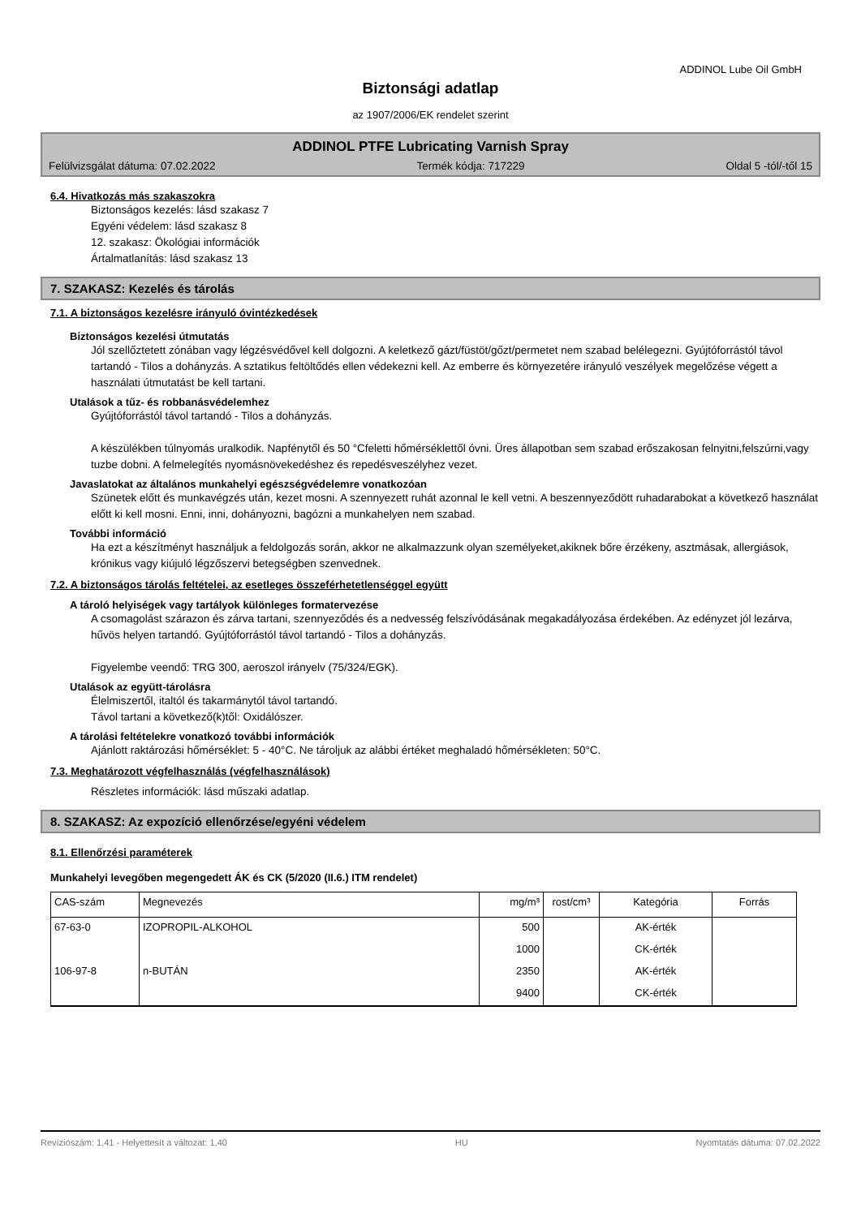ADDINOL Lube Oil GmbH
Biztonsági adatlap
az 1907/2006/EK rendelet szerint
ADDINOL PTFE Lubricating Varnish Spray
Felülvizsgálat dátuma: 07.02.2022 Termék kódja: 717229 Oldal 5 -tól/-től 15
6.4. Hivatkozás más szakaszokra
Biztonságos kezelés: lásd szakasz 7
Egyéni védelem: lásd szakasz 8
12. szakasz: Ökológiai információk
Ártalmatlanítás: lásd szakasz 13
7. SZAKASZ: Kezelés és tárolás
7.1. A biztonságos kezelésre irányuló óvintézkedések
Biztonságos kezelési útmutatás
Jól szellőztetett zónában vagy légzésvédővel kell dolgozni. A keletkező gázt/füstöt/gőzt/permetet nem szabad belélegezni. Gyújtóforrástól távol tartandó - Tilos a dohányzás. A sztatikus feltöltődés ellen védekezni kell. Az emberre és környezetére irányuló veszélyek megelőzése végett a használati útmutatást be kell tartani.
Utalások a tűz- és robbanásvédelemhez
Gyújtóforrástól távol tartandó - Tilos a dohányzás.
A készülékben túlnyomás uralkodik. Napfénytől és 50 °Cfeletti hőmérséklettől óvni. Üres állapotban sem szabad erőszakosan felnyitni,felszúrni,vagy tuzbe dobni. A felmelegítés nyomásnövekedéshez és repedésveszélyhez vezet.
Javaslatokat az általános munkahelyi egészségvédelemre vonatkozóan
Szünetek előtt és munkavégzés után, kezet mosni. A szennyezett ruhát azonnal le kell vetni. A beszennyeződött ruhadarabokat a következő használat előtt ki kell mosni. Enni, inni, dohányozni, bagózni a munkahelyen nem szabad.
További információ
Ha ezt a készítményt használjuk a feldolgozás során, akkor ne alkalmazzunk olyan személyeket,akiknek bőre érzékeny, asztmásak, allergiások, krónikus vagy kiújuló légzőszervi betegségben szenvednek.
7.2. A biztonságos tárolás feltételei, az esetleges összeférhetetlenséggel együtt
A tároló helyiségek vagy tartályok különleges formatervezése
A csomagolást szárazon és zárva tartani, szennyeződés és a nedvesség felszívódásának megakadályozása érdekében. Az edényzet jól lezárva, hűvös helyen tartandó. Gyújtóforrástól távol tartandó - Tilos a dohányzás.
Figyelembe veendő: TRG 300, aeroszol irányelv (75/324/EGK).
Utalások az együtt-tárolásra
Élelmiszertől, italtól és takarmánytól távol tartandó.
Távol tartani a következő(k)től: Oxidálószer.
A tárolási feltételekre vonatkozó további információk
Ajánlott raktározási hőmérséklet: 5 - 40°C. Ne tároljuk az alábbi értéket meghaladó hőmérsékleten: 50°C.
7.3. Meghatározott végfelhasználás (végfelhasználások)
Részletes információk: lásd műszaki adatlap.
8. SZAKASZ: Az expozíció ellenőrzése/egyéni védelem
8.1. Ellenőrzési paraméterek
Munkahelyi levegőben megengedett ÁK és CK (5/2020 (II.6.) ITM rendelet)
| CAS-szám | Megnevezés | mg/m³ | rost/cm³ | Kategória | Forrás |
| --- | --- | --- | --- | --- | --- |
| 67-63-0 | IZOPROPIL-ALKOHOL | 500 | | AK-érték | |
| | | 1000 | | CK-érték | |
| 106-97-8 | n-BUTÁN | 2350 | | AK-érték | |
| | | 9400 | | CK-érték | |
Revíziószám: 1,41 - Helyettesít a változat: 1,40 HU Nyomtatás dátuma: 07.02.2022